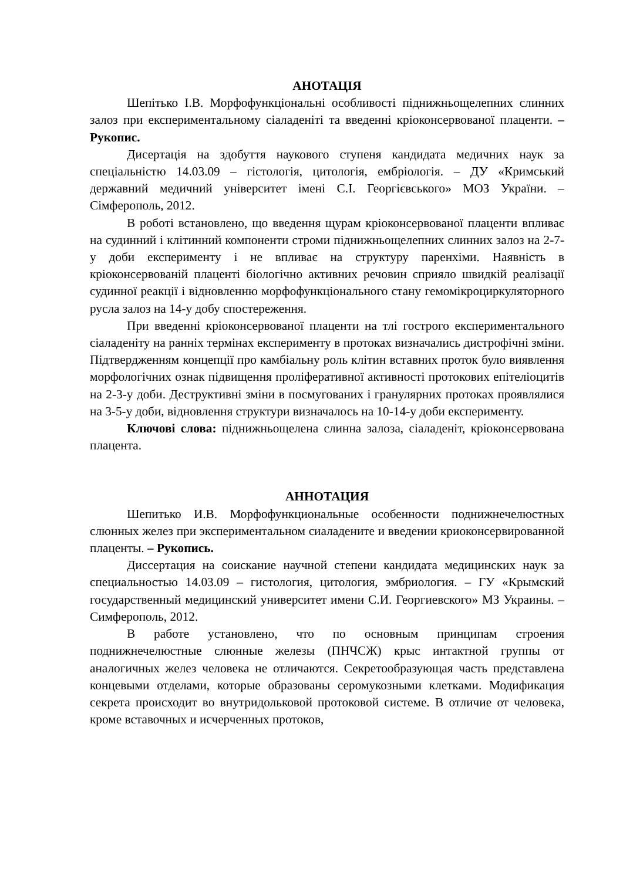АНОТАЦІЯ
Шепітько І.В. Морфофункціональні особливості піднижньощелепних слинних залоз при експериментальному сіаладеніті та введенні кріоконсервованої плаценти. – Рукопис.
Дисертація на здобуття наукового ступеня кандидата медичних наук за спеціальністю 14.03.09 – гістологія, цитологія, ембріологія. – ДУ «Кримський державний медичний університет імені С.І. Георгієвського» МОЗ України. – Сімферополь, 2012.
В роботі встановлено, що введення щурам кріоконсервованої плаценти впливає на судинний і клітинний компоненти строми піднижньощелепних слинних залоз на 2-7-у доби експерименту і не впливає на структуру паренхіми. Наявність в кріоконсервованій плаценті біологічно активних речовин сприяло швидкій реалізації судинної реакції і відновленню морфофункціонального стану гемомікроциркуляторного русла залоз на 14-у добу спостереження.
При введенні кріоконсервованої плаценти на тлі гострого експериментального сіаладеніту на ранніх термінах експерименту в протоках визначались дистрофічні зміни. Підтвердженням концепції про камбіальну роль клітин вставних проток було виявлення морфологічних ознак підвищення проліферативної активності протокових епітеліоцитів на 2-3-у доби. Деструктивні зміни в посмугованих і гранулярних протоках проявлялися на 3-5-у доби, відновлення структури визначалось на 10-14-у доби експерименту.
Ключові слова: піднижньощелена слинна залоза, сіаладеніт, кріоконсервована плацента.
АННОТАЦИЯ
Шепитько И.В. Морфофункциональные особенности поднижнечелюстных слюнных желез при экспериментальном сиаладените и введении криоконсервированной плаценты. – Рукопись.
Диссертация на соискание научной степени кандидата медицинских наук за специальностью 14.03.09 – гистология, цитология, эмбриология. – ГУ «Крымский государственный медицинский университет имени С.И. Георгиевского» МЗ Украины. – Симферополь, 2012.
В работе установлено, что по основным принципам строения поднижнечелюстные слюнные железы (ПНЧСЖ) крыс интактной группы от аналогичных желез человека не отличаются. Секретообразующая часть представлена концевыми отделами, которые образованы серомукозными клетками. Модификация секрета происходит во внутридольковой протоковой системе. В отличие от человека, кроме вставочных и исчерченных протоков,